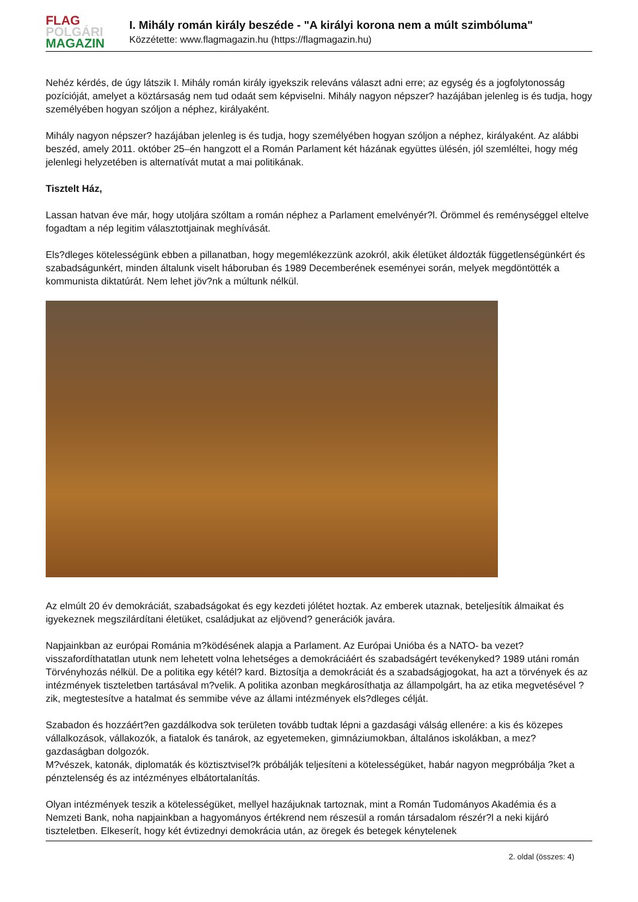FLAG
POLGÁRI
MAGAZIN
I. Mihály román király beszéde - "A királyi korona nem a múlt szimbóluma"
Közzétette: www.flagmagazin.hu (https://flagmagazin.hu)
Nehéz kérdés, de úgy látszik I. Mihály román király igyekszik releváns választ adni erre; az egység és a jogfolytonosság pozícióját, amelyet a köztársaság nem tud odaát sem képviselni. Mihály nagyon népszer? hazájában jelenleg is és tudja, hogy személyében hogyan szóljon a néphez, királyaként.
Mihály nagyon népszer? hazájában jelenleg is és tudja, hogy személyében hogyan szóljon a néphez, királyaként. Az alábbi beszéd, amely 2011. október 25–én hangzott el a Román Parlament két házának együttes ülésén, jól szemléltei, hogy még jelenlegi helyzetében is alternatívát mutat a mai politikának.
Tisztelt Ház,
Lassan hatvan éve már, hogy utoljára szóltam a román néphez a Parlament emelvényér?l. Örömmel és reménységgel eltelve fogadtam a nép legitim választottjainak meghívását.
Els?dleges kötelességünk ebben a pillanatban, hogy megemlékezzünk azokról, akik életüket áldozták függetlenségünkért és szabadságunkért, minden általunk viselt háboruban és 1989 Decemberének eseményei során, melyek megdöntötték a kommunista diktatúrát. Nem lehet jöv?nk a múltunk nélkül.
Az elmúlt 20 év demokráciát, szabadságokat és egy kezdeti jólétet hoztak. Az emberek utaznak, beteljesítik álmaikat és igyekeznek megszilárdítani életüket, családjukat az eljövend? generációk javára.
Napjainkban az európai Románia m?ködésének alapja a Parlament. Az Európai Unióba és a NATO- ba vezet? visszafordíthatatlan utunk nem lehetett volna lehetséges a demokráciáért és szabadságért tevékenyked? 1989 utáni román Törvényhozás nélkül. De a politika egy kétél? kard. Biztosítja a demokráciát és a szabadságjogokat, ha azt a törvények és az intézmények tiszteletben tartásával m?velik. A politika azonban megkárosíthatja az állampolgárt, ha az etika megvetésével ?zik, megtestesítve a hatalmat és semmibe véve az állami intézmények els?dleges célját.
Szabadon és hozzáért?en gazdálkodva sok területen tovább tudtak lépni a gazdasági válság ellenére: a kis és közepes vállalkozások, vállakozók, a fiatalok és tanárok, az egyetemeken, gimnáziumokban, általános iskolákban, a mez?gazdaságban dolgozók.
M?vészek, katonák, diplomaták és köztisztvisel?k próbálják teljesíteni a kötelességüket, habár nagyon megpróbálja ?ket a pénztelenség és az intézményes elbátortalanítás.
Olyan intézmények teszik a kötelességüket, mellyel hazájuknak tartoznak, mint a Román Tudományos Akadémia és a Nemzeti Bank, noha napjainkban a hagyományos értékrend nem részesül a román társadalom részér?l a neki kijáró tiszteletben. Elkeserít, hogy két évtizednyi demokrácia után, az öregek és betegek kénytelenek
2. oldal (összes: 4)